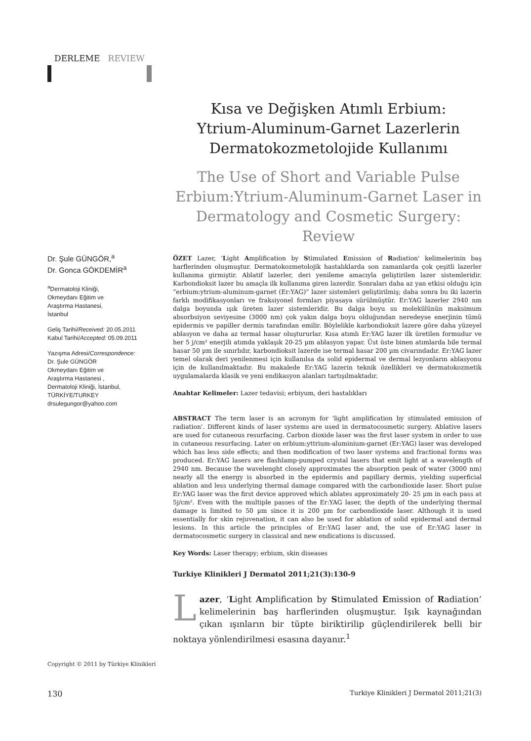DERLEME REVIEW
Kısa ve Değişken Atımlı Erbium:
Ytrium-Aluminum-Garnet Lazerlerin
Dermatokozmetolojide Kullanımı
The Use of Short and Variable Pulse
Erbium:Ytrium-Aluminum-Garnet Laser in
Dermatology and Cosmetic Surgery: Review
Dr. Şule GÜNGÖR,<sup>a</sup>
Dr. Gonca GÖKDEMİR<sup>a</sup>
<sup>a</sup> Dermatoloji Kliniği,
Okmeydanı Eğitim ve
Araştırma Hastanesi,
İstanbul
Geliş Tarihi/Received: 20.05.2011
Kabul Tarihi/Accepted: 05.09.2011
Yazışma Adresi/Correspondence:
Dr. Şule GÜNGÖR
Okmeydanı Eğitim ve
Araştırma Hastanesi ,
Dermatoloji Kliniği, İstanbul,
TÜRKİYE/TURKEY
drsulegungor@yahoo.com
ÖZET Lazer, 'Light Amplification by Stimulated Emission of Radiation' kelimelerinin baş harflerinden oluşmuştur. Dermatokozmetolojik hastalıklarda son zamanlarda çok çeşitli lazerler kullanıma girmiştir. Ablatif lazerler, deri yenileme amacıyla geliştirilen lazer sistemleridir. Karbondioksit lazer bu amaçla ilk kullanıma giren lazerdir. Sonraları daha az yan etkisi olduğu için “erbium:ytrium-aluminum-garnet (Er:YAG)” lazer sistemleri geliştirilmiş; daha sonra bu iki lazerin farklı modifikasyonları ve fraksiyonel formları piyasaya sürülmüştür. Er:YAG lazerler 2940 nm dalga boyunda ışık üreten lazer sistemleridir. Bu dalga boyu su molekülünün maksimum absorbsiyon seviyesine (3000 nm) çok yakın dalga boyu olduğundan neredeyse enerjinin tümü epidermis ve papiller dermis tarafından emilir. Böylelikle karbondioksit lazere göre daha yüzeyel ablasyon ve daha az termal hasar oluştururlar. Kısa atımlı Er:YAG lazer ilk üretilen formudur ve her 5 j/cm² enerjili atımda yaklaşık 20-25 µm ablasyon yapar. Üst üste binen atımlarda bile termal hasar 50 µm ile sınırlıdır, karbondioksit lazerde ise termal hasar 200 µm civarındadır. Er:YAG lazer temel olarak deri yenilenmesi için kullanılsa da solid epidermal ve dermal lezyonların ablasyonu için de kullanılmaktadır. Bu makalede Er:YAG lazerin teknik özellikleri ve dermatokozmetik uygulamalarda klasik ve yeni endikasyon alanları tartışılmaktadır.
Anahtar Kelimeler: Lazer tedavisi; erbiyum, deri hastalıkları
ABSTRACT The term laser is an acronym for 'light amplification by stimulated emission of radiation'. Different kinds of laser systems are used in dermatocosmetic surgery. Ablative lasers are used for cutaneous resurfacing. Carbon dioxide laser was the first laser system in order to use in cutaneous resurfacing. Later on erbium:yttrium-aluminium-garnet (Er:YAG) laser was developed which has less side effects; and then modification of two laser systems and fractional forms was produced. Er:YAG lasers are flashlamp-pumped crystal lasers that emit light at a wavelength of 2940 nm. Because the wavelenght closely approximates the absorption peak of water (3000 nm) nearly all the energy is absorbed in the epidermis and papillary dermis, yielding superficial ablation and less underlying thermal damage compared with the carbondioxide laser. Short pulse Er:YAG laser was the first device approved which ablates approximately 20- 25 µm in each pass at 5j/cm². Even with the multiple passes of the Er:YAG laser, the depth of the underlying thermal damage is limited to 50 µm since it is 200 µm for carbondioxide laser. Although it is used essentially for skin rejuvenation, it can also be used for ablation of solid epidermal and dermal lesions. In this article the principles of Er:YAG laser and, the use of Er:YAG laser in dermatocosmetic surgery in classical and new endications is discussed.
Key Words: Laser therapy; erbium, skin diseases
Turkiye Klinikleri J Dermatol 2011;21(3):130-9
Lazer, ‘Light Amplification by Stimulated Emission of Radiation’ kelimelerinin baş harflerinden oluşmuştur. Işık kaynağından çıkan ışınların bir tüpte biriktirilip güçlendirilerek belli bir noktaya yönlendirilmesi esasına dayanır.<sup>1</sup>
Copyright © 2011 by Türkiye Klinikleri
130 Turkiye Klinikleri J Dermatol 2011;21(3)